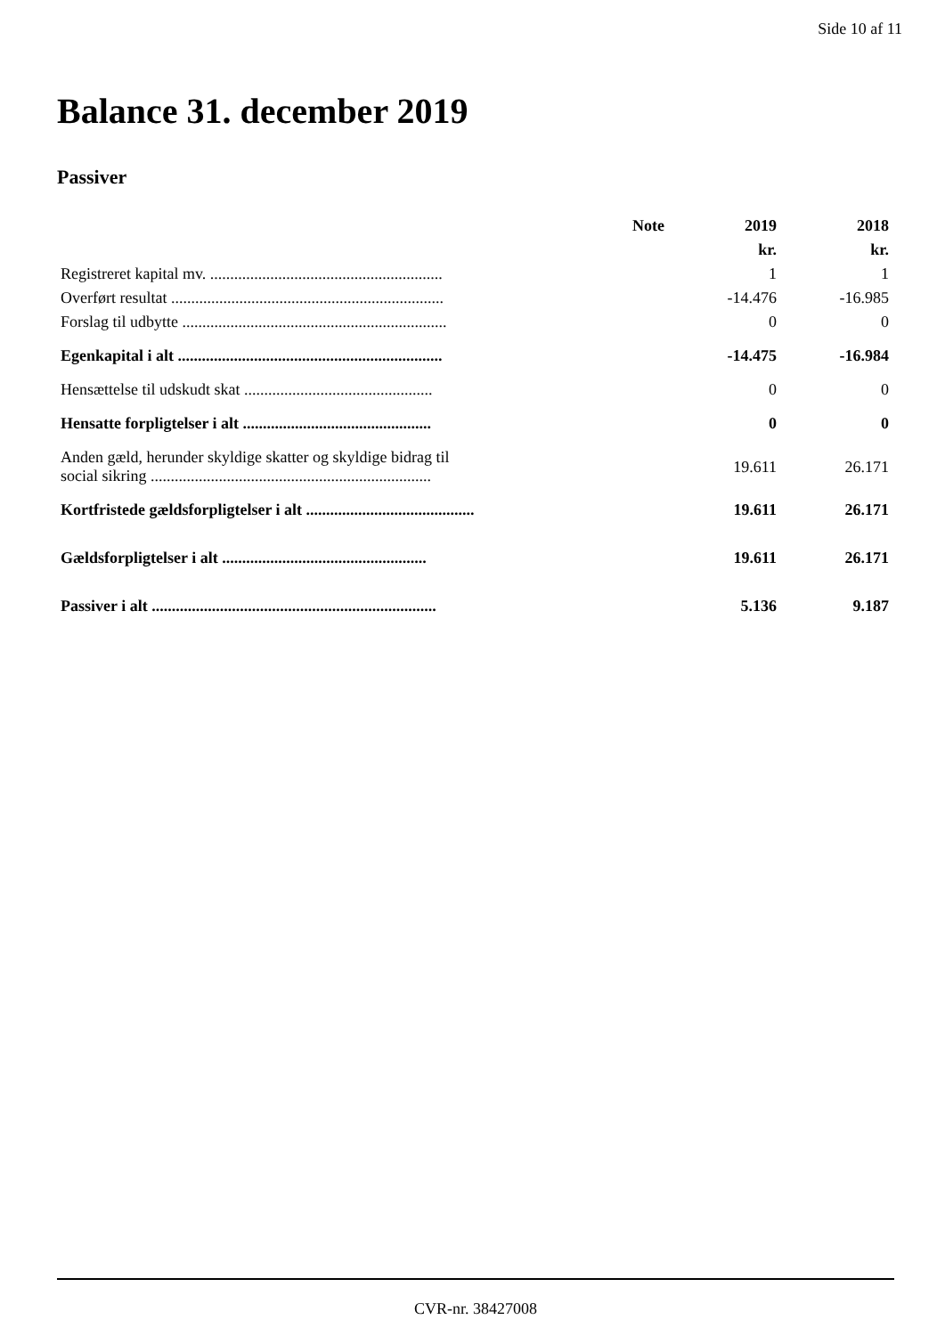Side 10 af 11
Balance 31. december 2019
Passiver
| | Note | 2019 | 2018 |
| --- | --- | --- | --- |
| | | kr. | kr. |
| Registreret kapital mv. .......................................................... | | 1 | 1 |
| Overført resultat .................................................................... | | -14.476 | -16.985 |
| Forslag til udbytte .................................................................. | | 0 | 0 |
| Egenkapital i alt .................................................................. | | -14.475 | -16.984 |
| Hensættelse til udskudt skat ............................................... | | 0 | 0 |
| Hensatte forpligtelser i alt ............................................... | | 0 | 0 |
| Anden gæld, herunder skyldige skatter og skyldige bidrag til social sikring ...................................................................... | | 19.611 | 26.171 |
| Kortfristede gældsforpligtelser i alt .......................................... | | 19.611 | 26.171 |
| Gældsforpligtelser i alt ................................................... | | 19.611 | 26.171 |
| Passiver i alt ....................................................................... | | 5.136 | 9.187 |
CVR-nr. 38427008